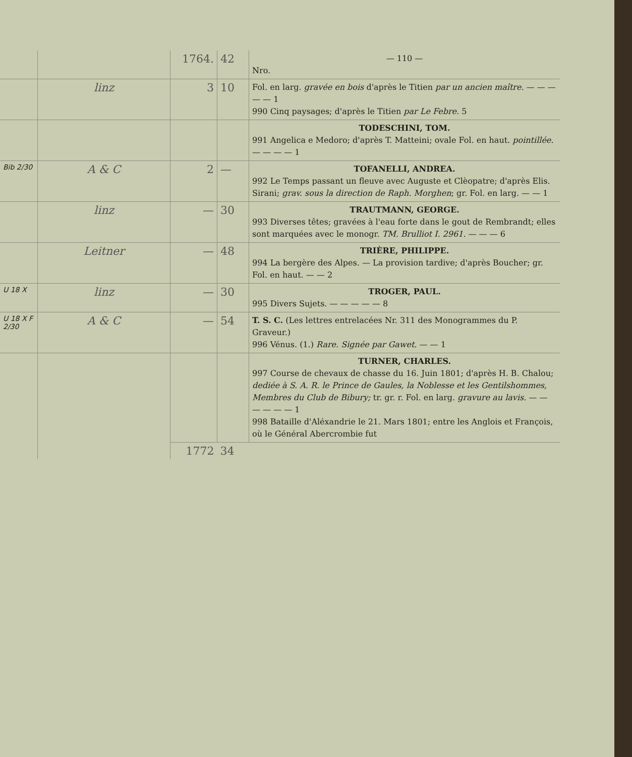| | | 1764. | 42 | — 110 — Nro. |
| | linz | 3 | 10 | Fol. en larg. gravée en bois d'après le Titien par un ancien maître. — — — — — 1 990 Cinq paysages; d'après le Titien par Le Febre. 5 |
| | | | | TODESCHINI, TOM. 991 Angelica e Medoro; d'après T. Matteini; ovale Fol. en haut. pointillée. — — — — 1 |
| Bib 2/30 | A & C | 2 | — | TOFANELLI, ANDREA. 992 Le Temps passant un fleuve avec Auguste et Clèopatre; d'après Elis. Sirani; grav. sous la direction de Raph. Morghen ; gr. Fol. en larg. — — 1 |
| | linz | — | 30 | TRAUTMANN, GEORGE. 993 Diverses têtes; gravées à l'eau forte dans le gout de Rembrandt; elles sont marquées avec le monogr. TM. Brulliot I. 2961. — — — 6 |
| | Leitner | — | 48 | TRIÈRE, PHILIPPE. 994 La bergère des Alpes. — La provision tardive; d'après Boucher; gr. Fol. en haut. — — 2 |
| U 18 X | linz | — | 30 | TROGER, PAUL. 995 Divers Sujets. — — — — — 8 |
| U 18 X F 2/30 | A & C | — | 54 | T. S. C. (Les lettres entrelacées Nr. 311 des Monogrammes du P. Graveur.) 996 Vénus. (1.) Rare. Signée par Gawet. — — 1 |
| | | | | TURNER, CHARLES. 997 Course de chevaux de chasse du 16. Juin 1801; d'après H. B. Chalou; dediée à S. A. R. le Prince de Gaules, la Noblesse et les Gentilshommes, Membres du Club de Bibury; tr. gr. r. Fol. en larg. gravure au lavis. — — — — — — 1 998 Bataille d'Aléxandrie le 21. Mars 1801; entre les Anglois et François, où le Général Abercrombie fut |
| | | 1772 | 34 | |